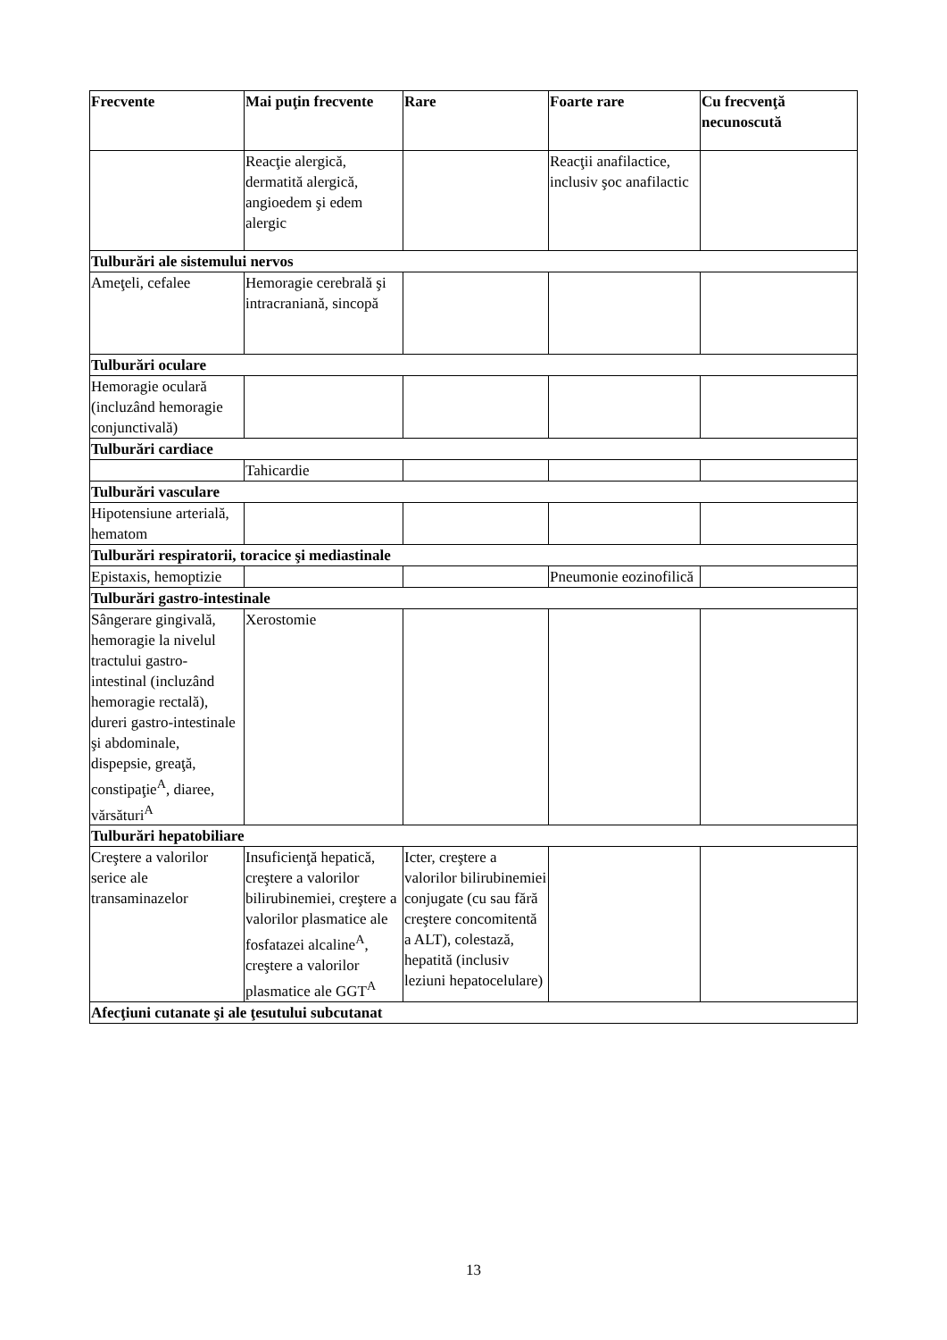| Frecvente | Mai puţin frecvente | Rare | Foarte rare | Cu frecvenţă necunoscută |
| --- | --- | --- | --- | --- |
| | Reacţie alergică, dermatită alergică, angioedem şi edem alergic | | Reacţii anafilactice, inclusiv şoc anafilactic | |
| Tulburări ale sistemului nervos | | | | |
| Ameţeli, cefalee | Hemoragie cerebrală şi intracraniană, sincopă | | | |
| Tulburări oculare | | | | |
| Hemoragie oculară (incluzând hemoragie conjunctivală) | | | | |
| Tulburări cardiace | | | | |
| | Tahicardie | | | |
| Tulburări vasculare | | | | |
| Hipotensiune arterială, hematom | | | | |
| Tulburări respiratorii, toracice şi mediastinale | | | | |
| Epistaxis, hemoptizie | | | Pneumonie eozinofilică | |
| Tulburări gastro-intestinale | | | | |
| Sângerare gingivală, hemoragie la nivelul tractului gastro-intestinal (incluzând hemoragie rectală), dureri gastro-intestinale şi abdominale, dispepsie, greaţă, constipaţie<sup>A</sup>, diaree, vărsături<sup>A</sup> | Xerostomie | | | |
| Tulburări hepatobiliare | | | | |
| Creştere a valorilor serice ale transaminazelor | Insuficienţă hepatică, creştere a valorilor bilirubinemiei, creştere a valorilor plasmatice ale fosfatazei alcaline<sup>A</sup>, creştere a valorilor plasmatice ale GGT<sup>A</sup> | Icter, creştere a valorilor bilirubinemiei conjugate (cu sau fără creştere concomitentă a ALT), colestază, hepatită (inclusiv leziuni hepatocelulare) | | |
| Afecţiuni cutanate şi ale ţesutului subcutanat | | | | |
13